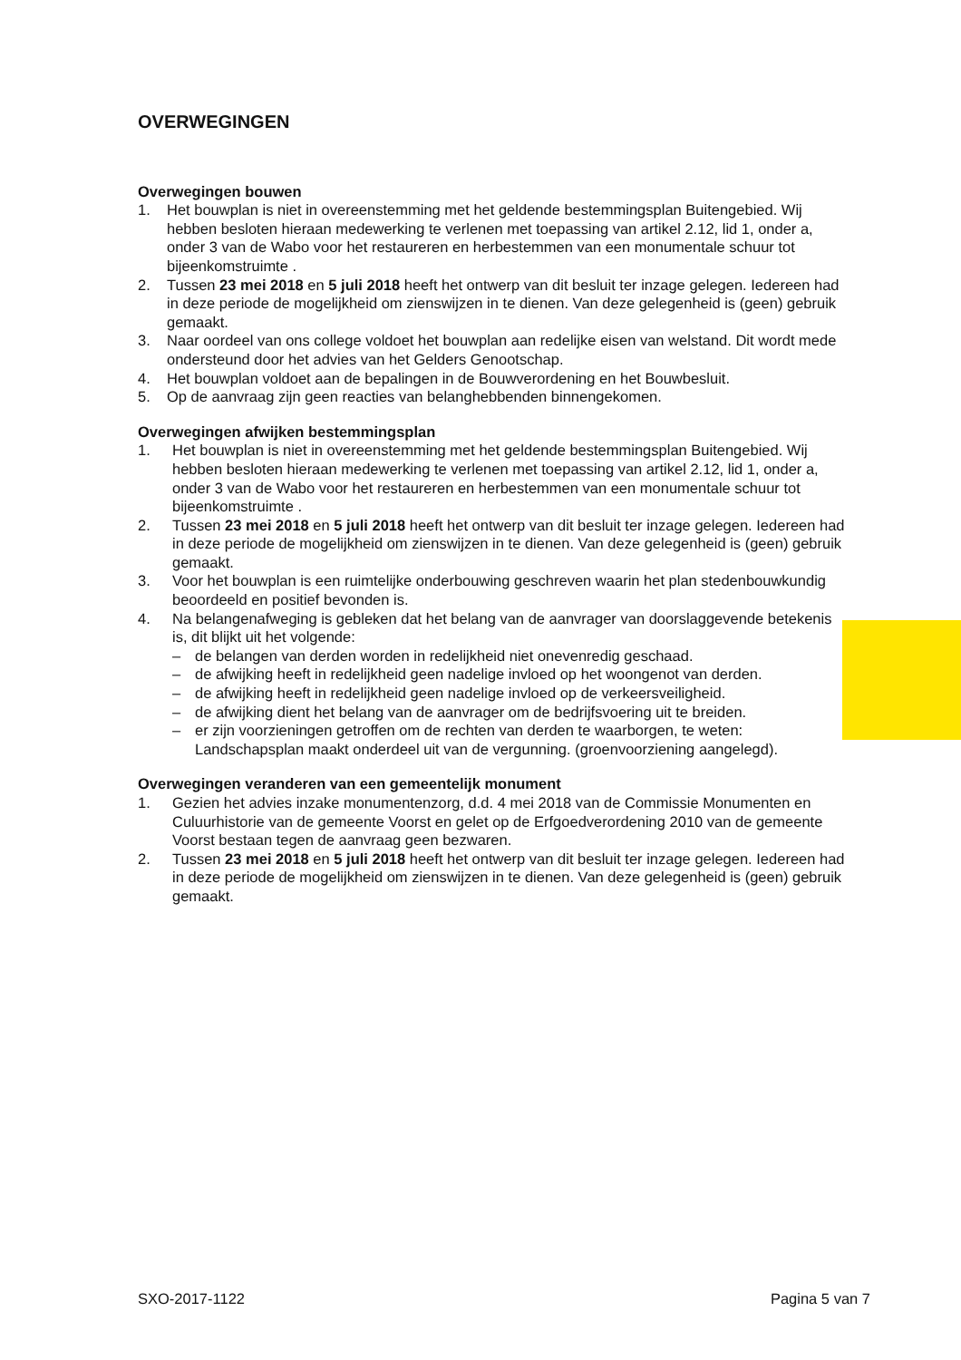OVERWEGINGEN
Overwegingen bouwen
1. Het bouwplan is niet in overeenstemming met het geldende bestemmingsplan Buitengebied. Wij hebben besloten hieraan medewerking te verlenen met toepassing van artikel 2.12, lid 1, onder a, onder 3 van de Wabo voor het restaureren en herbestemmen van een monumentale schuur tot bijeenkomstruimte .
2. Tussen 23 mei 2018 en 5 juli 2018 heeft het ontwerp van dit besluit ter inzage gelegen. Iedereen had in deze periode de mogelijkheid om zienswijzen in te dienen. Van deze gelegenheid is (geen) gebruik gemaakt.
3. Naar oordeel van ons college voldoet het bouwplan aan redelijke eisen van welstand. Dit wordt mede ondersteund door het advies van het Gelders Genootschap.
4. Het bouwplan voldoet aan de bepalingen in de Bouwverordening en het Bouwbesluit.
5. Op de aanvraag zijn geen reacties van belanghebbenden binnengekomen.
Overwegingen afwijken bestemmingsplan
1. Het bouwplan is niet in overeenstemming met het geldende bestemmingsplan Buitengebied. Wij hebben besloten hieraan medewerking te verlenen met toepassing van artikel 2.12, lid 1, onder a, onder 3 van de Wabo voor het restaureren en herbestemmen van een monumentale schuur tot bijeenkomstruimte .
2. Tussen 23 mei 2018 en 5 juli 2018 heeft het ontwerp van dit besluit ter inzage gelegen. Iedereen had in deze periode de mogelijkheid om zienswijzen in te dienen. Van deze gelegenheid is (geen) gebruik gemaakt.
3. Voor het bouwplan is een ruimtelijke onderbouwing geschreven waarin het plan stedenbouwkundig beoordeeld en positief bevonden is.
4. Na belangenafweging is gebleken dat het belang van de aanvrager van doorslaggevende betekenis is, dit blijkt uit het volgende:
– de belangen van derden worden in redelijkheid niet onevenredig geschaad.
– de afwijking heeft in redelijkheid geen nadelige invloed op het woongenot van derden.
– de afwijking heeft in redelijkheid geen nadelige invloed op de verkeersveiligheid.
– de afwijking dient het belang van de aanvrager om de bedrijfsvoering uit te breiden.
– er zijn voorzieningen getroffen om de rechten van derden te waarborgen, te weten: Landschapsplan maakt onderdeel uit van de vergunning. (groenvoorziening aangelegd).
Overwegingen veranderen van een gemeentelijk monument
1. Gezien het advies inzake monumentenzorg, d.d. 4 mei 2018 van de Commissie Monumenten en Culuurhistorie van de gemeente Voorst en gelet op de Erfgoedverordening 2010 van de gemeente Voorst bestaan tegen de aanvraag geen bezwaren.
2. Tussen 23 mei 2018 en 5 juli 2018 heeft het ontwerp van dit besluit ter inzage gelegen. Iedereen had in deze periode de mogelijkheid om zienswijzen in te dienen. Van deze gelegenheid is (geen) gebruik gemaakt.
SXO-2017-1122 Pagina 5 van 7